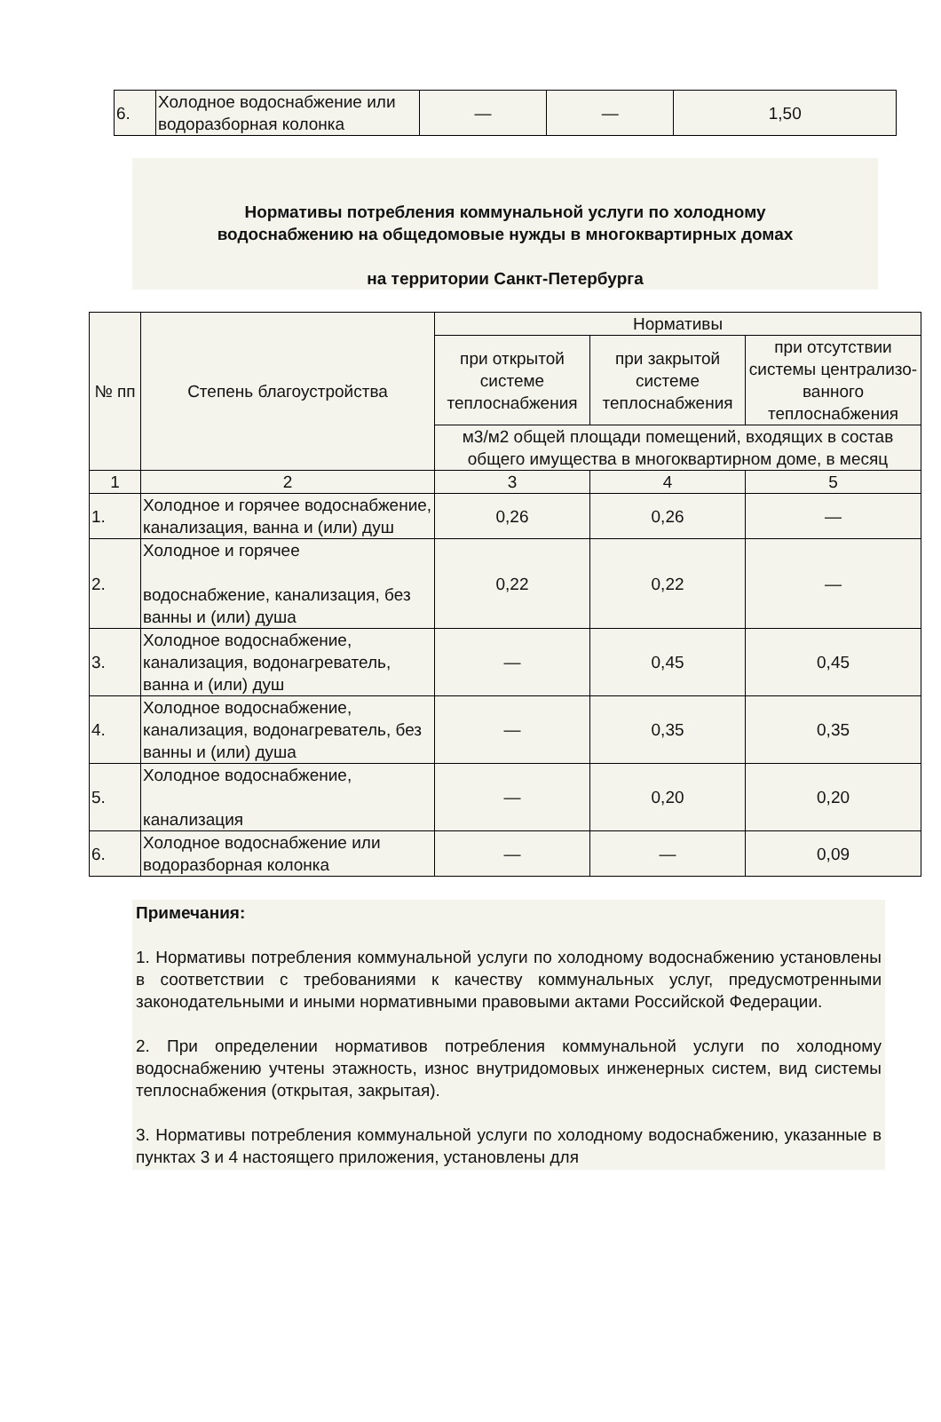| 6. | Холодное водоснабжение или водоразборная колонка | — | — | 1,50 |
Нормативы потребления коммунальной услуги по холодному
водоснабжению на общедомовые нужды в многоквартирных домах
на территории Санкт-Петербурга
| № пп | Степень благоустройства | Нормативы | | |
| --- | --- | --- | --- | --- |
| | | при открытой системе теплоснабжения | при закрытой системе теплоснабжения | при отсутствии системы централизо-ванного теплоснабжения |
| | | м3/м2 общей площади помещений, входящих в состав общего имущества в многоквартирном доме, в месяц | | |
| 1 | 2 | 3 | 4 | 5 |
| 1. | Холодное и горячее водоснабжение, канализация, ванна и (или) душ | 0,26 | 0,26 | — |
| 2. | Холодное и горячее водоснабжение, канализация, без ванны и (или) душа | 0,22 | 0,22 | — |
| 3. | Холодное водоснабжение, канализация, водонагреватель, ванна и (или) душ | — | 0,45 | 0,45 |
| 4. | Холодное водоснабжение, канализация, водонагреватель, без ванны и (или) душа | — | 0,35 | 0,35 |
| 5. | Холодное водоснабжение, канализация | — | 0,20 | 0,20 |
| 6. | Холодное водоснабжение или водоразборная колонка | — | — | 0,09 |
Примечания:
1. Нормативы потребления коммунальной услуги по холодному водоснабжению установлены в соответствии с требованиями к качеству коммунальных услуг, предусмотренными законодательными и иными нормативными правовыми актами Российской Федерации.
2. При определении нормативов потребления коммунальной услуги по холодному водоснабжению учтены этажность, износ внутридомовых инженерных систем, вид системы теплоснабжения (открытая, закрытая).
3. Нормативы потребления коммунальной услуги по холодному водоснабжению, указанные в пунктах 3 и 4 настоящего приложения, установлены для